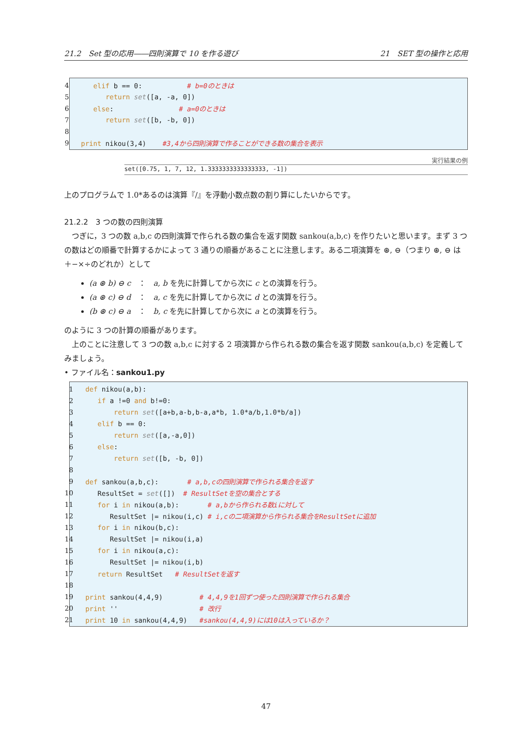21.2　Set 型の応用――四則演算で 10 を作る遊び 21　SET 型の操作と応用
| 4 | elif b == 0: # b=0のときは |
| 5 | return set ([a, -a, 0]) |
| 6 | else : # a=0のときは |
| 7 | return set ([b, -b, 0]) |
| 8 | |
| 9 | print nikou(3,4) #3,4から四則演算で作ることができる数の集合を表示 |
実行結果の例
set([0.75, 1, 7, 12, 1.3333333333333333, -1])
上のプログラムで 1.0*あるのは演算『/』を浮動小数点数の割り算にしたいからです。
21.2.2　3 つの数の四則演算
　つぎに，3 つの数 a,b,c の四則演算で作られる数の集合を返す関数 sankou(a,b,c) を作りたいと思います。まず 3 つの数はどの順番で計算するかによって 3 通りの順番があることに注意します。ある二項演算を ⊛, ⊖（つまり ⊛, ⊖ は＋−×÷のどれか）として
(a ⊛ b) ⊖ c　：　a, b を先に計算してから次に c との演算を行う。
(a ⊛ c) ⊖ d　：　a, c を先に計算してから次に d との演算を行う。
(b ⊛ c) ⊖ a　：　b, c を先に計算してから次に a との演算を行う。
のように 3 つの計算の順番があります。
　上のことに注意して 3 つの数 a,b,c に対する 2 項演算から作られる数の集合を返す関数 sankou(a,b,c) を定義してみましょう。
• ファイル名：sankou1.py
| 1 | def nikou(a,b): |
| 2 | if a !=0 and b!=0: |
| 3 | return set ([a+b,a-b,b-a,a*b, 1.0*a/b,1.0*b/a]) |
| 4 | elif b == 0: |
| 5 | return set ([a,-a,0]) |
| 6 | else : |
| 7 | return set ([b, -b, 0]) |
| 8 | |
| 9 | def sankou(a,b,c): # a,b,cの四則演算で作られる集合を返す |
| 10 | ResultSet = set ([]) # ResultSetを空の集合とする |
| 11 | for i in nikou(a,b): # a,bから作られる数iに対して |
| 12 | ResultSet /= nikou(i,c) # i,cの二項演算から作られる集合をResultSetに追加 |
| 13 | for i in nikou(b,c): |
| 14 | ResultSet /= nikou(i,a) |
| 15 | for i in nikou(a,c): |
| 16 | ResultSet /= nikou(i,b) |
| 17 | return ResultSet # ResultSetを返す |
| 18 | |
| 19 | print sankou(4,4,9) # 4,4,9を1回ずつ使った四則演算で作られる集合 |
| 20 | print '' # 改行 |
| 21 | print 10 in sankou(4,4,9) #sankou(4,4,9)には10は入っているか？ |
47